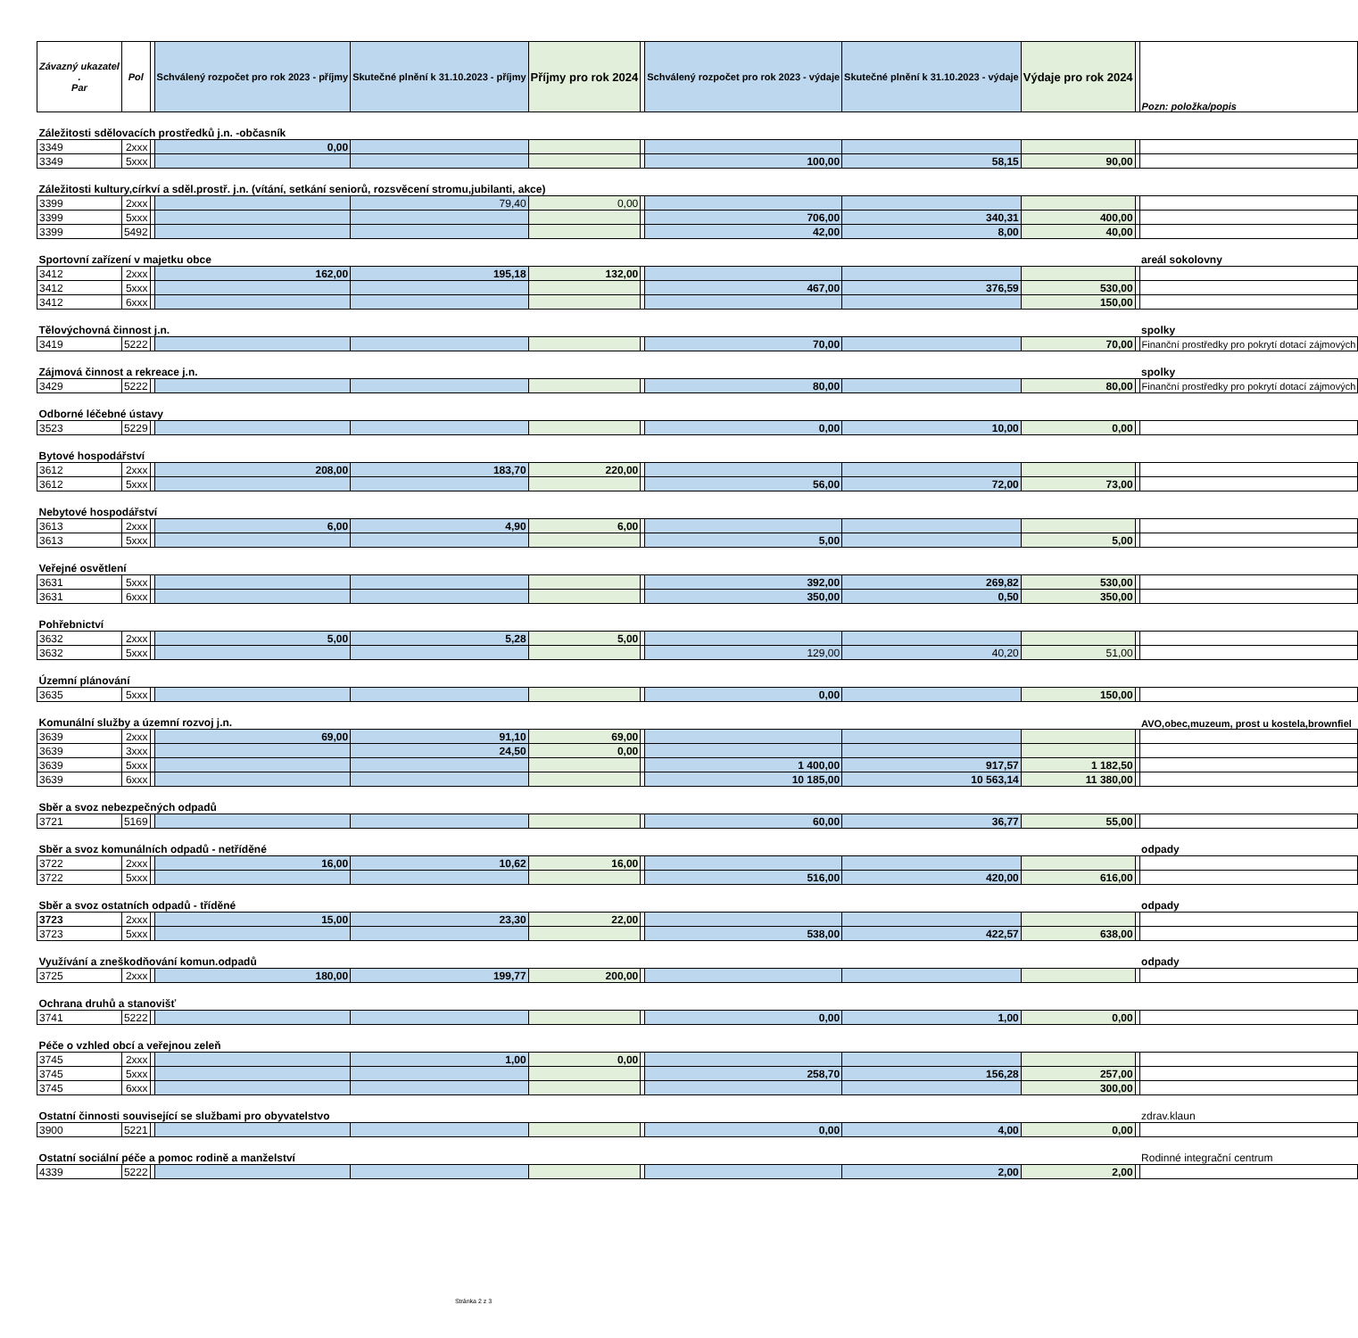| Závazný ukazatel . Par | Pol | | Schválený rozpočet pro rok 2023 - příjmy | Skutečné plnění k 31.10.2023 - příjmy | Příjmy pro rok 2024 | | Schválený rozpočet pro rok 2023 - výdaje | Skutečné plnění k 31.10.2023 - výdaje | Výdaje pro rok 2024 | | Pozn: položka/popis |
| --- | --- | --- | --- | --- | --- | --- | --- | --- | --- | --- | --- |
| Záležitosti sdělovacích prostředků j.n. -občasník | | | | | | | | | | | |
| 3349 | 2xxx | | 0,00 | | | | | | | | |
| 3349 | 5xxx | | | | | | 100,00 | 58,15 | 90,00 | | |
| Záležitosti kultury,církví a sděl.prostř. j.n. (vítání, setkání seniorů, rozsvěcení stromu,jubilanti, akce) | | | | | | | | | | | |
| 3399 | 2xxx | | | 79,40 | 0,00 | | | | | | |
| 3399 | 5xxx | | | | | | 706,00 | 340,31 | 400,00 | | |
| 3399 | 5492 | | | | | | 42,00 | 8,00 | 40,00 | | |
| Sportovní zařízení v majetku obce | | | | | | | | | | | areál sokolovny |
| 3412 | 2xxx | | 162,00 | 195,18 | 132,00 | | | | | | |
| 3412 | 5xxx | | | | | | 467,00 | 376,59 | 530,00 | | |
| 3412 | 6xxx | | | | | | | | 150,00 | | |
| Tělovýchovná činnost j.n. | | | | | | | | | | | spolky |
| 3419 | 5222 | | | | | | 70,00 | | 70,00 | | Finanční prostředky pro pokrytí dotací zájmových |
| Zájmová činnost a rekreace j.n. | | | | | | | | | | | spolky |
| 3429 | 5222 | | | | | | 80,00 | | 80,00 | | Finanční prostředky pro pokrytí dotací zájmových |
| Odborné léčebné ústavy | | | | | | | | | | | |
| 3523 | 5229 | | | | | | 0,00 | 10,00 | 0,00 | | |
| Bytové hospodářství | | | | | | | | | | | |
| 3612 | 2xxx | | 208,00 | 183,70 | 220,00 | | | | | | |
| 3612 | 5xxx | | | | | | 56,00 | 72,00 | 73,00 | | |
| Nebytové hospodářství | | | | | | | | | | | |
| 3613 | 2xxx | | 6,00 | 4,90 | 6,00 | | | | | | |
| 3613 | 5xxx | | | | | | 5,00 | | 5,00 | | |
| Veřejné osvětlení | | | | | | | | | | | |
| 3631 | 5xxx | | | | | | 392,00 | 269,82 | 530,00 | | |
| 3631 | 6xxx | | | | | | 350,00 | 0,50 | 350,00 | | |
| Pohřebnictví | | | | | | | | | | | |
| 3632 | 2xxx | | 5,00 | 5,28 | 5,00 | | | | | | |
| 3632 | 5xxx | | | | | | 129,00 | 40,20 | 51,00 | | |
| Územní plánování | | | | | | | | | | | |
| 3635 | 5xxx | | | | | | 0,00 | | 150,00 | | |
| Komunální služby a územní rozvoj j.n. | | | | | | | | | | | AVO,obec,muzeum, prost u kostela,brownfiel |
| 3639 | 2xxx | | 69,00 | 91,10 | 69,00 | | | | | | |
| 3639 | 3xxx | | | 24,50 | 0,00 | | | | | | |
| 3639 | 5xxx | | | | | | 1 400,00 | 917,57 | 1 182,50 | | |
| 3639 | 6xxx | | | | | | 10 185,00 | 10 563,14 | 11 380,00 | | |
| Sběr a svoz nebezpečných odpadů | | | | | | | | | | | |
| 3721 | 5169 | | | | | | 60,00 | 36,77 | 55,00 | | |
| Sběr a svoz komunálních odpadů - netříděné | | | | | | | | | | | odpady |
| 3722 | 2xxx | | 16,00 | 10,62 | 16,00 | | | | | | |
| 3722 | 5xxx | | | | | | 516,00 | 420,00 | 616,00 | | |
| Sběr a svoz ostatních odpadů - tříděné | | | | | | | | | | | odpady |
| 3723 | 2xxx | | 15,00 | 23,30 | 22,00 | | | | | | |
| 3723 | 5xxx | | | | | | 538,00 | 422,57 | 638,00 | | |
| Využívání a zneškodňování komun.odpadů | | | | | | | | | | | odpady |
| 3725 | 2xxx | | 180,00 | 199,77 | 200,00 | | | | | | |
| Ochrana druhů a stanovišť | | | | | | | | | | | |
| 3741 | 5222 | | | | | | 0,00 | 1,00 | 0,00 | | |
| Péče o vzhled obcí a veřejnou zeleň | | | | | | | | | | | |
| 3745 | 2xxx | | | 1,00 | 0,00 | | | | | | |
| 3745 | 5xxx | | | | | | 258,70 | 156,28 | 257,00 | | |
| 3745 | 6xxx | | | | | | | | 300,00 | | |
| Ostatní činnosti související se službami pro obyvatelstvo | | | | | | | | | | | zdrav.klaun |
| 3900 | 5221 | | | | | | 0,00 | 4,00 | 0,00 | | |
| Ostatní sociální péče a pomoc rodině a manželství | | | | | | | | | | | Rodinné integrační centrum |
| 4339 | 5222 | | | | | | | 2,00 | 2,00 | | |
Stránka 2 z 3